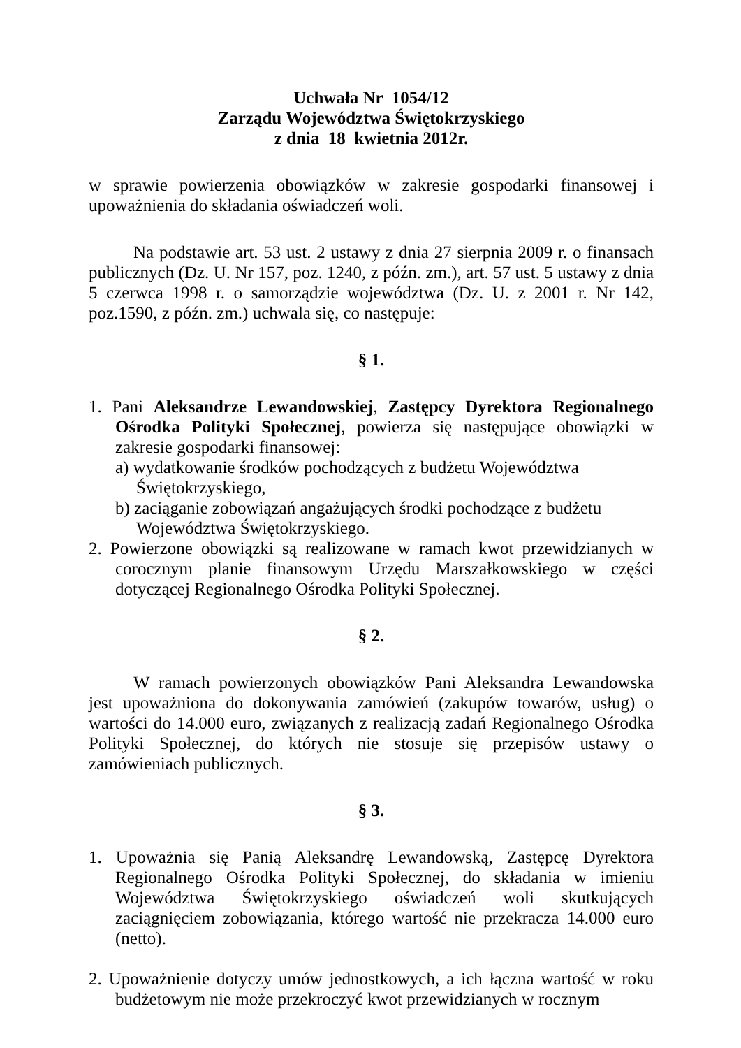Uchwała Nr 1054/12
Zarządu Województwa Świętokrzyskiego
z dnia 18 kwietnia 2012r.
w sprawie powierzenia obowiązków w zakresie gospodarki finansowej i upoważnienia do składania oświadczeń woli.
Na podstawie art. 53 ust. 2 ustawy z dnia 27 sierpnia 2009 r. o finansach publicznych (Dz. U. Nr 157, poz. 1240, z późn. zm.), art. 57 ust. 5 ustawy z dnia 5 czerwca 1998 r. o samorządzie województwa (Dz. U. z 2001 r. Nr 142, poz.1590, z późn. zm.) uchwala się, co następuje:
§ 1.
1. Pani Aleksandrze Lewandowskiej, Zastępcy Dyrektora Regionalnego Ośrodka Polityki Społecznej, powierza się następujące obowiązki w zakresie gospodarki finansowej:
a) wydatkowanie środków pochodzących z budżetu Województwa Świętokrzyskiego,
b) zaciąganie zobowiązań angażujących środki pochodzące z budżetu Województwa Świętokrzyskiego.
2. Powierzone obowiązki są realizowane w ramach kwot przewidzianych w corocznym planie finansowym Urzędu Marszałkowskiego w części dotyczącej Regionalnego Ośrodka Polityki Społecznej.
§ 2.
W ramach powierzonych obowiązków Pani Aleksandra Lewandowska jest upoważniona do dokonywania zamówień (zakupów towarów, usług) o wartości do 14.000 euro, związanych z realizacją zadań Regionalnego Ośrodka Polityki Społecznej, do których nie stosuje się przepisów ustawy o zamówieniach publicznych.
§ 3.
1. Upoważnia się Panią Aleksandrę Lewandowską, Zastępcę Dyrektora Regionalnego Ośrodka Polityki Społecznej, do składania w imieniu Województwa Świętokrzyskiego oświadczeń woli skutkujących zaciągnięciem zobowiązania, którego wartość nie przekracza 14.000 euro (netto).
2. Upoważnienie dotyczy umów jednostkowych, a ich łączna wartość w roku budżetowym nie może przekroczyć kwot przewidzianych w rocznym